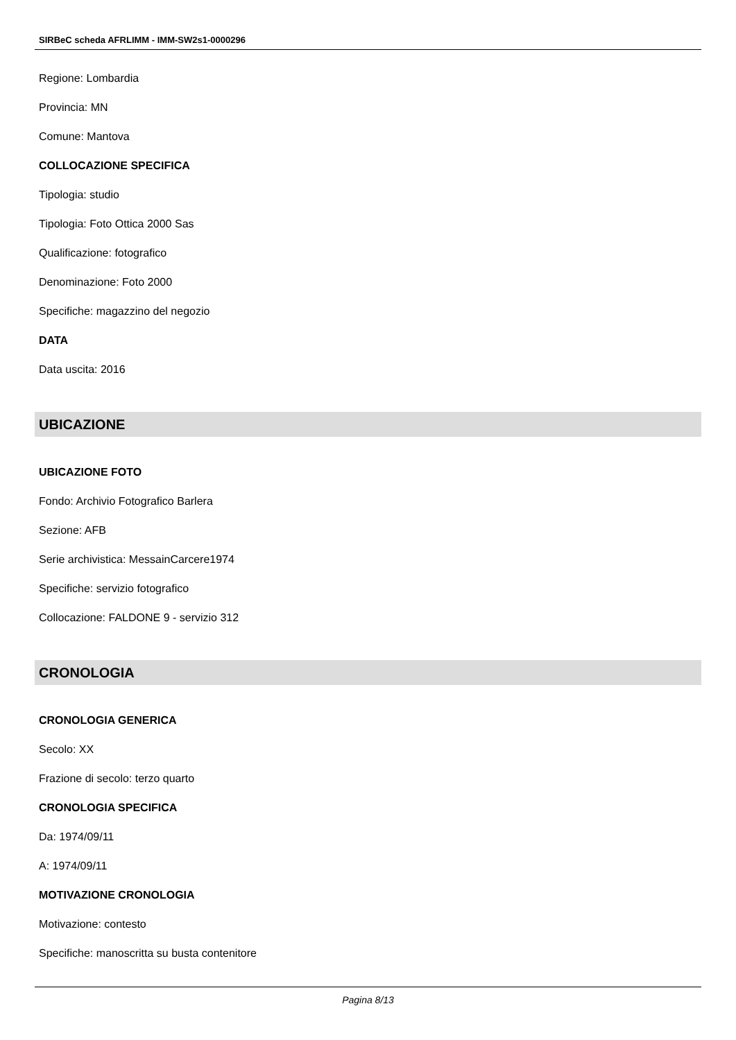SIRBeC scheda AFRLIMM - IMM-SW2s1-0000296
Regione: Lombardia
Provincia: MN
Comune: Mantova
COLLOCAZIONE SPECIFICA
Tipologia: studio
Tipologia: Foto Ottica 2000 Sas
Qualificazione: fotografico
Denominazione: Foto 2000
Specifiche: magazzino del negozio
DATA
Data uscita: 2016
UBICAZIONE
UBICAZIONE FOTO
Fondo: Archivio Fotografico Barlera
Sezione: AFB
Serie archivistica: MessainCarcere1974
Specifiche: servizio fotografico
Collocazione: FALDONE 9 - servizio 312
CRONOLOGIA
CRONOLOGIA GENERICA
Secolo: XX
Frazione di secolo: terzo quarto
CRONOLOGIA SPECIFICA
Da: 1974/09/11
A: 1974/09/11
MOTIVAZIONE CRONOLOGIA
Motivazione: contesto
Specifiche: manoscritta su busta contenitore
Pagina 8/13